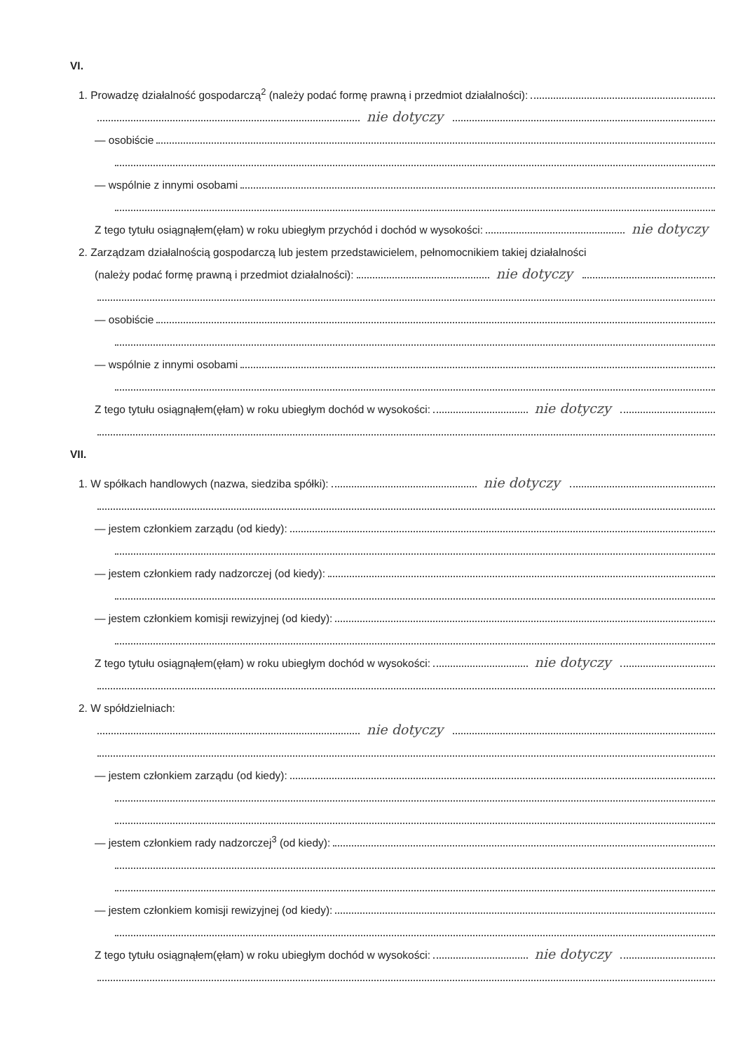VI.
1. Prowadzę działalność gospodarczą<sup>2</sup> (należy podać formę prawną i przedmiot działalności):
nie dotyczy
— osobiście
— wspólnie z innymi osobami
Z tego tytułu osiągnąłem(ęłam) w roku ubiegłym przychód i dochód w wysokości: nie dotyczy
2. Zarządzam działalnością gospodarczą lub jestem przedstawicielem, pełnomocnikiem takiej działalności
(należy podać formę prawną i przedmiot działalności): nie dotyczy
— osobiście
— wspólnie z innymi osobami
Z tego tytułu osiągnąłem(ęłam) w roku ubiegłym dochód w wysokości: nie dotyczy
VII.
1. W spółkach handlowych (nazwa, siedziba spółki): nie dotyczy
— jestem członkiem zarządu (od kiedy):
— jestem członkiem rady nadzorczej (od kiedy):
— jestem członkiem komisji rewizyjnej (od kiedy):
Z tego tytułu osiągnąłem(ęłam) w roku ubiegłym dochód w wysokości: nie dotyczy
2. W spółdzielniach:
nie dotyczy
— jestem członkiem zarządu (od kiedy):
— jestem członkiem rady nadzorczej<sup>3</sup> (od kiedy):
— jestem członkiem komisji rewizyjnej (od kiedy):
Z tego tytułu osiągnąłem(ęłam) w roku ubiegłym dochód w wysokości: nie dotyczy